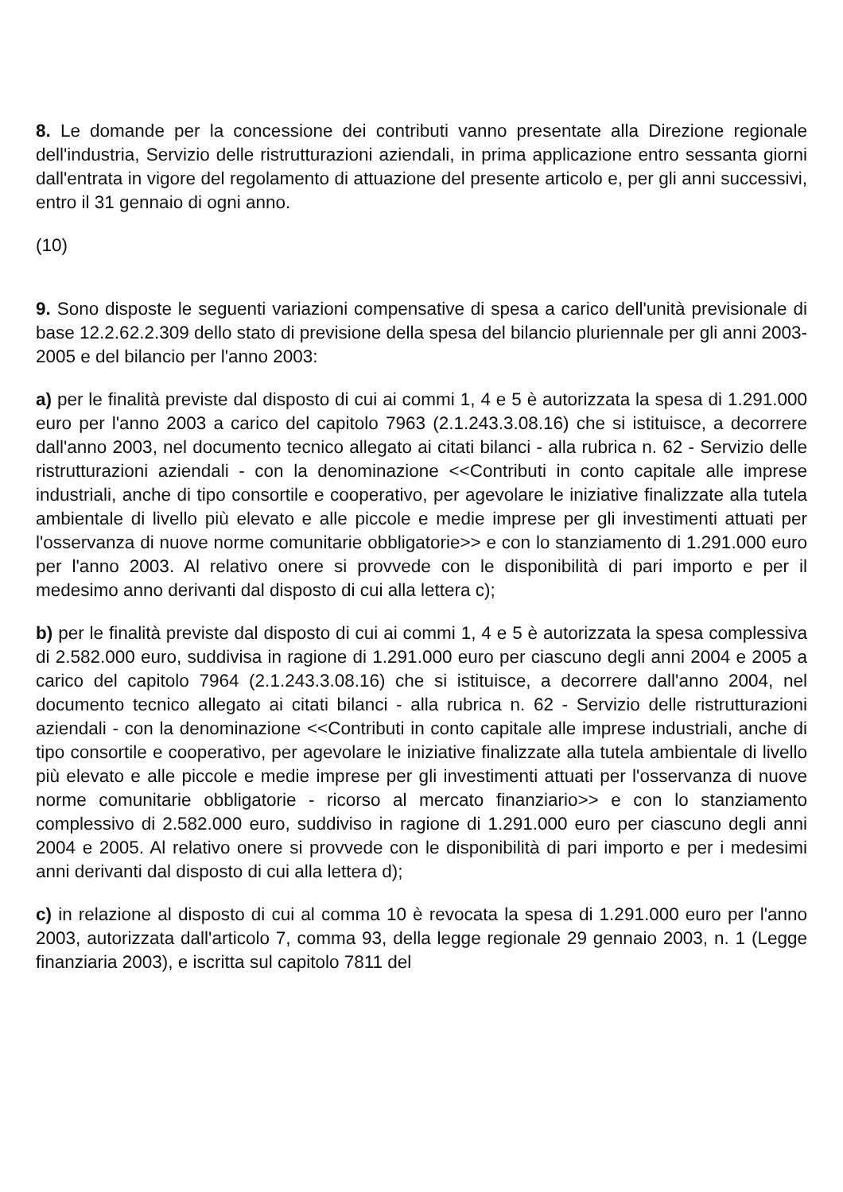8. Le domande per la concessione dei contributi vanno presentate alla Direzione regionale dell'industria, Servizio delle ristrutturazioni aziendali, in prima applicazione entro sessanta giorni dall'entrata in vigore del regolamento di attuazione del presente articolo e, per gli anni successivi, entro il 31 gennaio di ogni anno.
(10)
9. Sono disposte le seguenti variazioni compensative di spesa a carico dell'unità previsionale di base 12.2.62.2.309 dello stato di previsione della spesa del bilancio pluriennale per gli anni 2003-2005 e del bilancio per l'anno 2003:
a) per le finalità previste dal disposto di cui ai commi 1, 4 e 5 è autorizzata la spesa di 1.291.000 euro per l'anno 2003 a carico del capitolo 7963 (2.1.243.3.08.16) che si istituisce, a decorrere dall'anno 2003, nel documento tecnico allegato ai citati bilanci - alla rubrica n. 62 - Servizio delle ristrutturazioni aziendali - con la denominazione <<Contributi in conto capitale alle imprese industriali, anche di tipo consortile e cooperativo, per agevolare le iniziative finalizzate alla tutela ambientale di livello più elevato e alle piccole e medie imprese per gli investimenti attuati per l'osservanza di nuove norme comunitarie obbligatorie>> e con lo stanziamento di 1.291.000 euro per l'anno 2003. Al relativo onere si provvede con le disponibilità di pari importo e per il medesimo anno derivanti dal disposto di cui alla lettera c);
b) per le finalità previste dal disposto di cui ai commi 1, 4 e 5 è autorizzata la spesa complessiva di 2.582.000 euro, suddivisa in ragione di 1.291.000 euro per ciascuno degli anni 2004 e 2005 a carico del capitolo 7964 (2.1.243.3.08.16) che si istituisce, a decorrere dall'anno 2004, nel documento tecnico allegato ai citati bilanci - alla rubrica n. 62 - Servizio delle ristrutturazioni aziendali - con la denominazione <<Contributi in conto capitale alle imprese industriali, anche di tipo consortile e cooperativo, per agevolare le iniziative finalizzate alla tutela ambientale di livello più elevato e alle piccole e medie imprese per gli investimenti attuati per l'osservanza di nuove norme comunitarie obbligatorie - ricorso al mercato finanziario>> e con lo stanziamento complessivo di 2.582.000 euro, suddiviso in ragione di 1.291.000 euro per ciascuno degli anni 2004 e 2005. Al relativo onere si provvede con le disponibilità di pari importo e per i medesimi anni derivanti dal disposto di cui alla lettera d);
c) in relazione al disposto di cui al comma 10 è revocata la spesa di 1.291.000 euro per l'anno 2003, autorizzata dall'articolo 7, comma 93, della legge regionale 29 gennaio 2003, n. 1 (Legge finanziaria 2003), e iscritta sul capitolo 7811 del